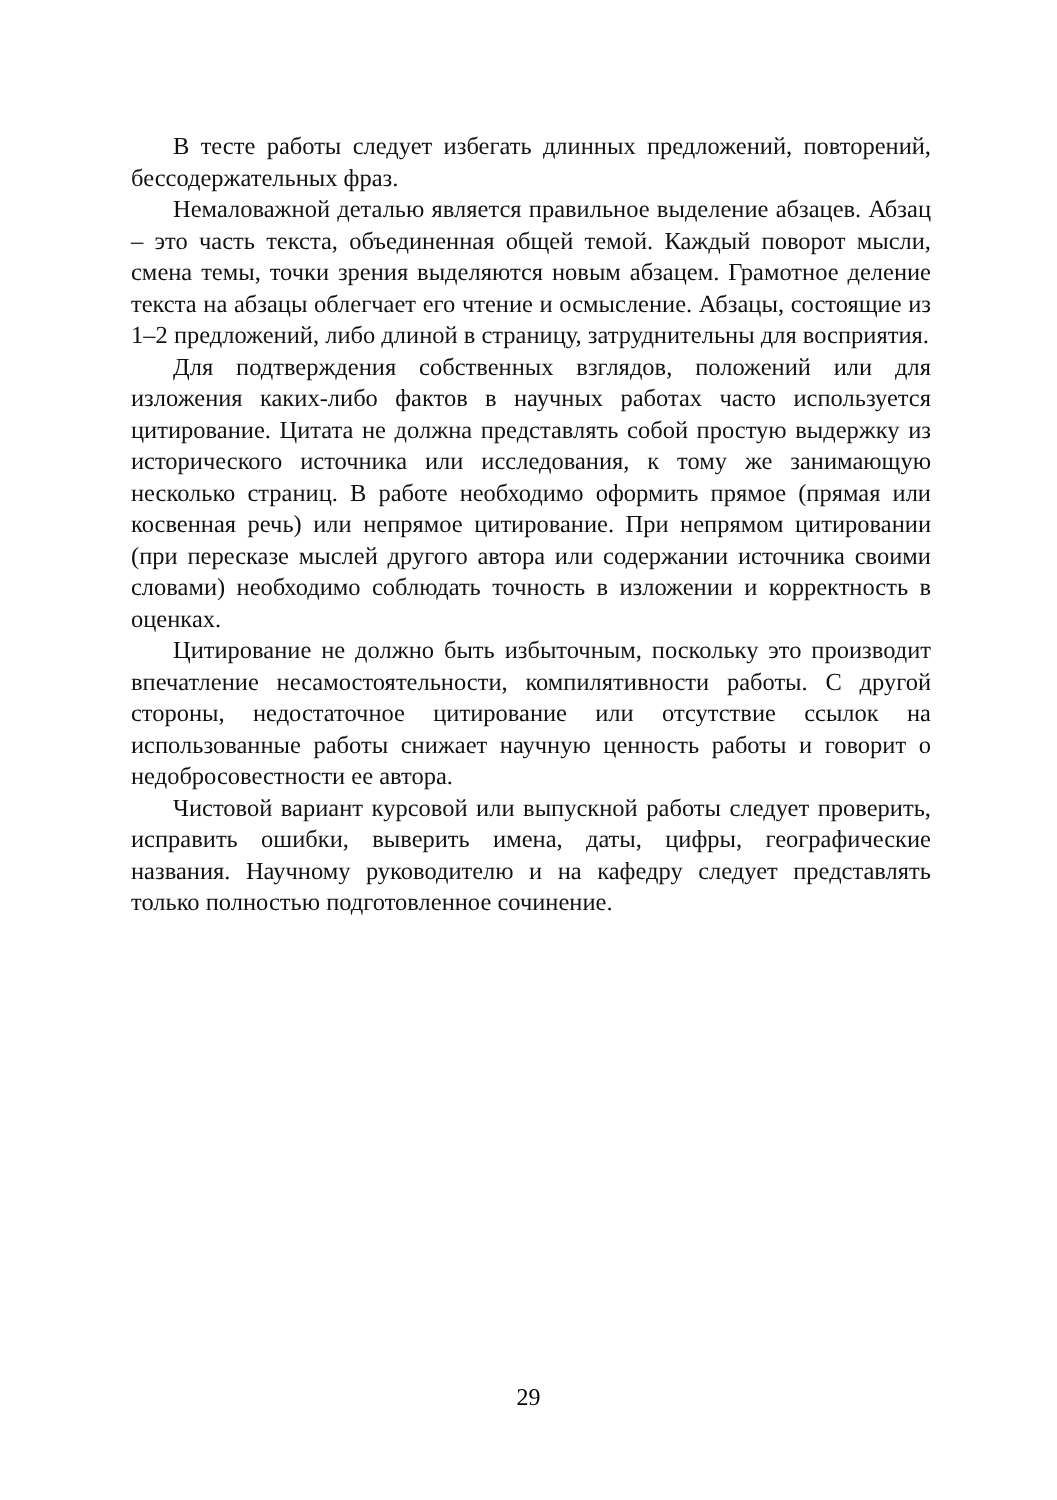В тесте работы следует избегать длинных предложений, повторений, бессодержательных фраз.
Немаловажной деталью является правильное выделение абзацев. Абзац – это часть текста, объединенная общей темой. Каждый поворот мысли, смена темы, точки зрения выделяются новым абзацем. Грамотное деление текста на абзацы облегчает его чтение и осмысление. Абзацы, состоящие из 1–2 предложений, либо длиной в страницу, затруднительны для восприятия.
Для подтверждения собственных взглядов, положений или для изложения каких-либо фактов в научных работах часто используется цитирование. Цитата не должна представлять собой простую выдержку из исторического источника или исследования, к тому же занимающую несколько страниц. В работе необходимо оформить прямое (прямая или косвенная речь) или непрямое цитирование. При непрямом цитировании (при пересказе мыслей другого автора или содержании источника своими словами) необходимо соблюдать точность в изложении и корректность в оценках.
Цитирование не должно быть избыточным, поскольку это производит впечатление несамостоятельности, компилятивности работы. С другой стороны, недостаточное цитирование или отсутствие ссылок на использованные работы снижает научную ценность работы и говорит о недобросовестности ее автора.
Чистовой вариант курсовой или выпускной работы следует проверить, исправить ошибки, выверить имена, даты, цифры, географические названия. Научному руководителю и на кафедру следует представлять только полностью подготовленное сочинение.
29